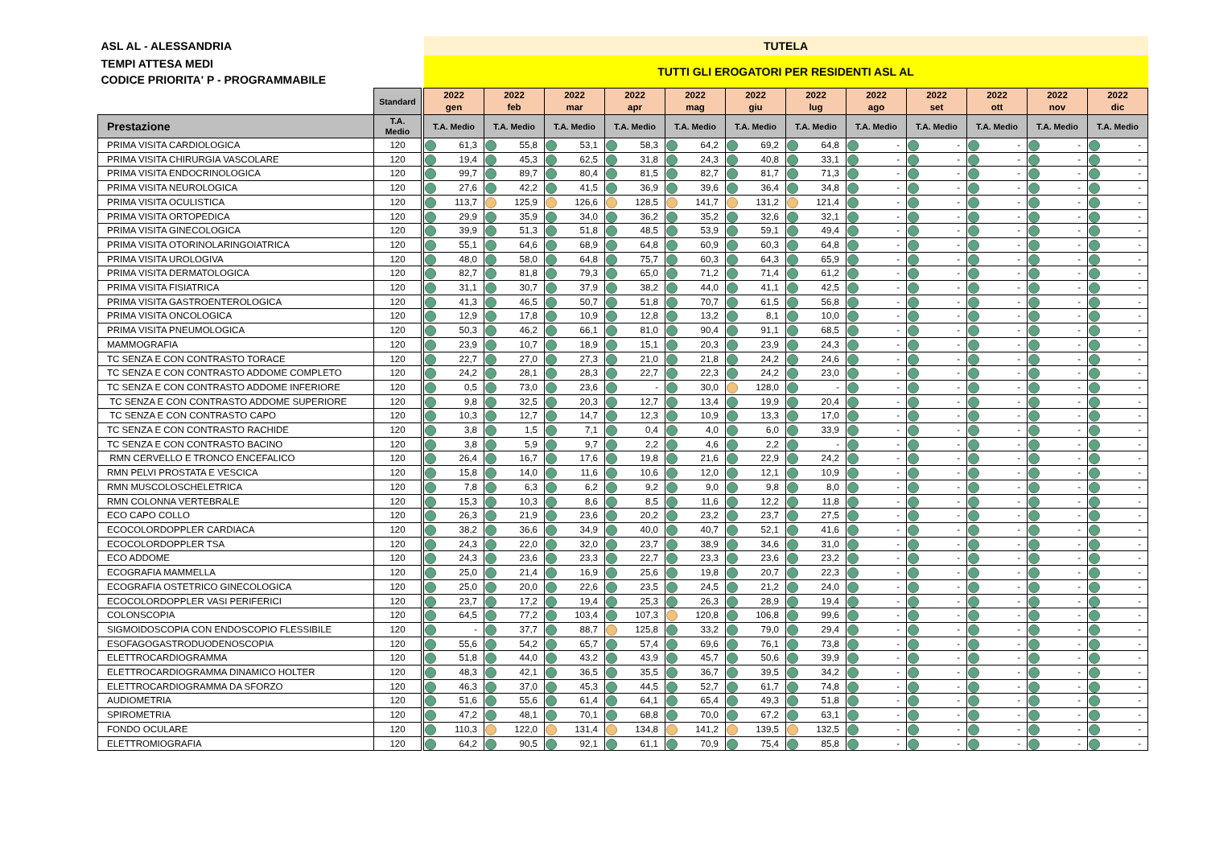| ASL AL - ALESSANDRIA | | | TUTELA | | | | | | | | | | | |
| TEMPI ATTESA MEDI CODICE PRIORITA' P - PROGRAMMABILE | | | TUTTI GLI EROGATORI PER RESIDENTI ASL AL | | | | | | | | | | | |
| | Standard | | 2022 gen | 2022 feb | 2022 mar | 2022 apr | 2022 mag | 2022 giu | 2022 lug | 2022 ago | 2022 set | 2022 ott | 2022 nov | 2022 dic |
| Prestazione | T.A. Medio | | T.A. Medio | T.A. Medio | T.A. Medio | T.A. Medio | T.A. Medio | T.A. Medio | T.A. Medio | T.A. Medio | T.A. Medio | T.A. Medio | T.A. Medio | T.A. Medio |
| PRIMA VISITA CARDIOLOGICA | 120 | | 61,3 | 55,8 | 53,1 | 58,3 | 64,2 | 69,2 | 64,8 | - | - | - | - | - |
| PRIMA VISITA CHIRURGIA VASCOLARE | 120 | | 19,4 | 45,3 | 62,5 | 31,8 | 24,3 | 40,8 | 33,1 | - | - | - | - | - |
| PRIMA VISITA ENDOCRINOLOGICA | 120 | | 99,7 | 89,7 | 80,4 | 81,5 | 82,7 | 81,7 | 71,3 | - | - | - | - | - |
| PRIMA VISITA NEUROLOGICA | 120 | | 27,6 | 42,2 | 41,5 | 36,9 | 39,6 | 36,4 | 34,8 | - | - | - | - | - |
| PRIMA VISITA OCULISTICA | 120 | | 113,7 | 125,9 | 126,6 | 128,5 | 141,7 | 131,2 | 121,4 | - | - | - | - | - |
| PRIMA VISITA ORTOPEDICA | 120 | | 29,9 | 35,9 | 34,0 | 36,2 | 35,2 | 32,6 | 32,1 | - | - | - | - | - |
| PRIMA VISITA GINECOLOGICA | 120 | | 39,9 | 51,3 | 51,8 | 48,5 | 53,9 | 59,1 | 49,4 | - | - | - | - | - |
| PRIMA VISITA OTORINOLARINGOIATRICA | 120 | | 55,1 | 64,6 | 68,9 | 64,8 | 60,9 | 60,3 | 64,8 | - | - | - | - | - |
| PRIMA VISITA UROLOGIVA | 120 | | 48,0 | 58,0 | 64,8 | 75,7 | 60,3 | 64,3 | 65,9 | - | - | - | - | - |
| PRIMA VISITA DERMATOLOGICA | 120 | | 82,7 | 81,8 | 79,3 | 65,0 | 71,2 | 71,4 | 61,2 | - | - | - | - | - |
| PRIMA VISITA FISIATRICA | 120 | | 31,1 | 30,7 | 37,9 | 38,2 | 44,0 | 41,1 | 42,5 | - | - | - | - | - |
| PRIMA VISITA GASTROENTEROLOGICA | 120 | | 41,3 | 46,5 | 50,7 | 51,8 | 70,7 | 61,5 | 56,8 | - | - | - | - | - |
| PRIMA VISITA ONCOLOGICA | 120 | | 12,9 | 17,8 | 10,9 | 12,8 | 13,2 | 8,1 | 10,0 | - | - | - | - | - |
| PRIMA VISITA PNEUMOLOGICA | 120 | | 50,3 | 46,2 | 66,1 | 81,0 | 90,4 | 91,1 | 68,5 | - | - | - | - | - |
| MAMMOGRAFIA | 120 | | 23,9 | 10,7 | 18,9 | 15,1 | 20,3 | 23,9 | 24,3 | - | - | - | - | - |
| TC SENZA E CON CONTRASTO TORACE | 120 | | 22,7 | 27,0 | 27,3 | 21,0 | 21,8 | 24,2 | 24,6 | - | - | - | - | - |
| TC SENZA E CON CONTRASTO ADDOME COMPLETO | 120 | | 24,2 | 28,1 | 28,3 | 22,7 | 22,3 | 24,2 | 23,0 | - | - | - | - | - |
| TC SENZA E CON CONTRASTO ADDOME INFERIORE | 120 | | 0,5 | 73,0 | 23,6 | - | 30,0 | 128,0 | - | - | - | - | - | - |
| TC SENZA E CON CONTRASTO ADDOME SUPERIORE | 120 | | 9,8 | 32,5 | 20,3 | 12,7 | 13,4 | 19,9 | 20,4 | - | - | - | - | - |
| TC SENZA E CON CONTRASTO CAPO | 120 | | 10,3 | 12,7 | 14,7 | 12,3 | 10,9 | 13,3 | 17,0 | - | - | - | - | - |
| TC SENZA E CON CONTRASTO RACHIDE | 120 | | 3,8 | 1,5 | 7,1 | 0,4 | 4,0 | 6,0 | 33,9 | - | - | - | - | - |
| TC SENZA E CON CONTRASTO BACINO | 120 | | 3,8 | 5,9 | 9,7 | 2,2 | 4,6 | 2,2 | - | - | - | - | - | - |
| RMN CERVELLO E TRONCO ENCEFALICO | 120 | | 26,4 | 16,7 | 17,6 | 19,8 | 21,6 | 22,9 | 24,2 | - | - | - | - | - |
| RMN PELVI PROSTATA E VESCICA | 120 | | 15,8 | 14,0 | 11,6 | 10,6 | 12,0 | 12,1 | 10,9 | - | - | - | - | - |
| RMN MUSCOLOSCHELETRICA | 120 | | 7,8 | 6,3 | 6,2 | 9,2 | 9,0 | 9,8 | 8,0 | - | - | - | - | - |
| RMN COLONNA VERTEBRALE | 120 | | 15,3 | 10,3 | 8,6 | 8,5 | 11,6 | 12,2 | 11,8 | - | - | - | - | - |
| ECO CAPO COLLO | 120 | | 26,3 | 21,9 | 23,6 | 20,2 | 23,2 | 23,7 | 27,5 | - | - | - | - | - |
| ECOCOLORDOPPLER CARDIACA | 120 | | 38,2 | 36,6 | 34,9 | 40,0 | 40,7 | 52,1 | 41,6 | - | - | - | - | - |
| ECOCOLORDOPPLER TSA | 120 | | 24,3 | 22,0 | 32,0 | 23,7 | 38,9 | 34,6 | 31,0 | - | - | - | - | - |
| ECO ADDOME | 120 | | 24,3 | 23,6 | 23,3 | 22,7 | 23,3 | 23,6 | 23,2 | - | - | - | - | - |
| ECOGRAFIA MAMMELLA | 120 | | 25,0 | 21,4 | 16,9 | 25,6 | 19,8 | 20,7 | 22,3 | - | - | - | - | - |
| ECOGRAFIA OSTETRICO GINECOLOGICA | 120 | | 25,0 | 20,0 | 22,6 | 23,5 | 24,5 | 21,2 | 24,0 | - | - | - | - | - |
| ECOCOLORDOPPLER VASI PERIFERICI | 120 | | 23,7 | 17,2 | 19,4 | 25,3 | 26,3 | 28,9 | 19,4 | - | - | - | - | - |
| COLONSCOPIA | 120 | | 64,5 | 77,2 | 103,4 | 107,3 | 120,8 | 106,8 | 99,6 | - | - | - | - | - |
| SIGMOIDOSCOPIA CON ENDOSCOPIO FLESSIBILE | 120 | | - | 37,7 | 88,7 | 125,8 | 33,2 | 79,0 | 29,4 | - | - | - | - | - |
| ESOFAGOGASTRODUODENOSCOPIA | 120 | | 55,6 | 54,2 | 65,7 | 57,4 | 69,6 | 76,1 | 73,8 | - | - | - | - | - |
| ELETTROCARDIOGRAMMA | 120 | | 51,8 | 44,0 | 43,2 | 43,9 | 45,7 | 50,6 | 39,9 | - | - | - | - | - |
| ELETTROCARDIOGRAMMA DINAMICO HOLTER | 120 | | 48,3 | 42,1 | 36,5 | 35,5 | 36,7 | 39,5 | 34,2 | - | - | - | - | - |
| ELETTROCARDIOGRAMMA DA SFORZO | 120 | | 46,3 | 37,0 | 45,3 | 44,5 | 52,7 | 61,7 | 74,8 | - | - | - | - | - |
| AUDIOMETRIA | 120 | | 51,6 | 55,6 | 61,4 | 64,1 | 65,4 | 49,3 | 51,8 | - | - | - | - | - |
| SPIROMETRIA | 120 | | 47,2 | 48,1 | 70,1 | 68,8 | 70,0 | 67,2 | 63,1 | - | - | - | - | - |
| FONDO OCULARE | 120 | | 110,3 | 122,0 | 131,4 | 134,8 | 141,2 | 139,5 | 132,5 | - | - | - | - | - |
| ELETTROMIOGRAFIA | 120 | | 64,2 | 90,5 | 92,1 | 61,1 | 70,9 | 75,4 | 85,8 | - | - | - | - | - |